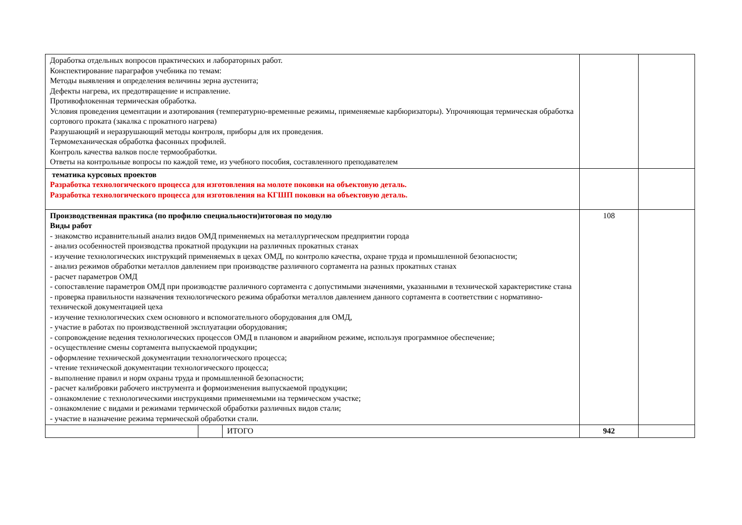| Доработка отдельных вопросов практических и лабораторных работ. Конспектирование параграфов учебника по темам: Методы выявления и определения величины зерна аустенита; Дефекты нагрева, их предотвращение и исправление. Противофлокенная термическая обработка. Условия проведения цементации и азотирования (температурно-временные режимы, применяемые карбюризаторы). Упрочняющая термическая обработка сортового проката (закалка с прокатного нагрева) Разрушающий и неразрушающий методы контроля, приборы для их проведения. Термомеханическая обработка фасонных профилей. Контроль качества валков после термообработки. Ответы на контрольные вопросы по каждой теме, из учебного пособия, составленного преподавателем | | | | |
| тематика курсовых проектов Разработка технологического процесса для изготовления на молоте поковки на объектовую деталь. Разработка технологического процесса для изготовления на КГШП поковки на объектовую деталь. | | | | |
| Производственная практика (по профилю специальности)итоговая по модулю Виды работ - знакомство исравнительный анализ видов ОМД применяемых на металлургическом предприятии города - анализ особенностей производства прокатной продукции на различных прокатных станах - изучение технологических инструкций применяемых в цехах ОМД, по контролю качества, охране труда и промышленной безопасности; - анализ режимов обработки металлов давлением при производстве различного сортамента на разных прокатных станах - расчет параметров ОМД - сопоставление параметров ОМД при производстве различного сортамента с допустимыми значениями, указанными в технической характеристике стана - проверка правильности назначения технологического режима обработки металлов давлением данного сортамента в соответствии с нормативно-технической документацией цеха - изучение технологических схем основного и вспомогательного оборудования для ОМД, - участие в работах по производственной эксплуатации оборудования; - сопровождение ведения технологических процессов ОМД в плановом и аварийном режиме, используя программное обеспечение; - осуществление смены сортамента выпускаемой продукции; - оформление технической документации технологического процесса; - чтение технической документации технологического процесса; - выполнение правил и норм охраны труда и промышленной безопасности; - расчет калибровки рабочего инструмента и формоизменения выпускаемой продукции; - ознакомление с технологическими инструкциями применяемыми на термическом участке; - ознакомление с видами и режимами термической обработки различных видов стали; - участие в назначение режима термической обработки стали. | | | 108 | |
| | | ИТОГО | 942 | |